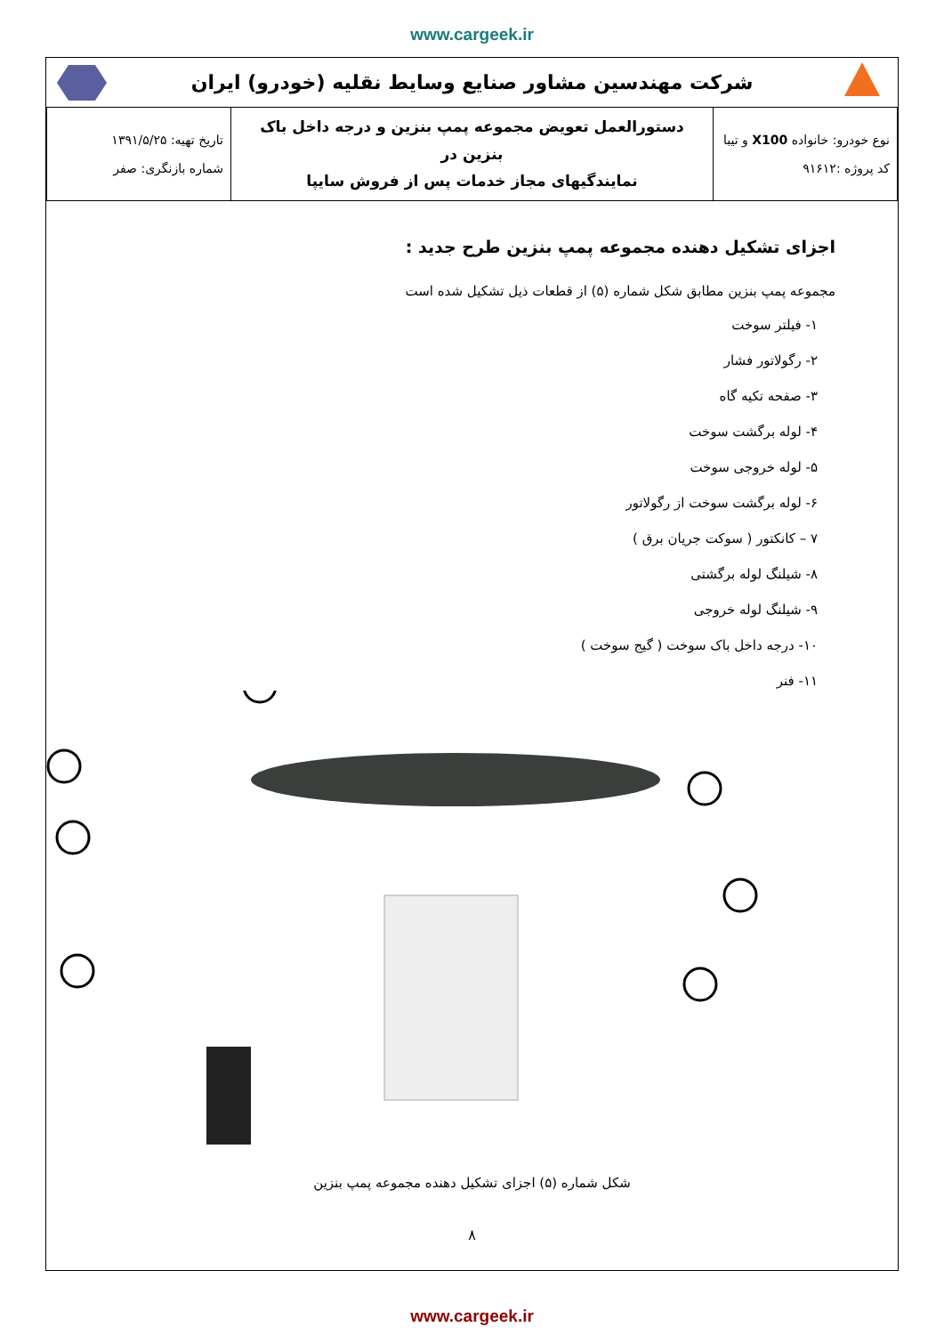www.cargeek.ir
شرکت مهندسین مشاور صنایع وسایط نقلیه (خودرو) ایران
| نوع خودرو: خانواده X100 و تیبا کد پروژه :۹۱۶۱۲ | دستورالعمل تعویض مجموعه پمپ بنزین و درجه داخل باک بنزین در نمایندگیهای مجاز خدمات پس از فروش سایپا | تاریخ تهیه: ۱۳۹۱/۵/۲۵ شماره بازنگری: صفر |
اجزای تشکیل دهنده مجموعه پمپ بنزین طرح جدید :
مجموعه پمپ بنزین مطابق شکل شماره (۵) از قطعات ذیل تشکیل شده است
۱- فیلتر سوخت
۲- رگولاتور فشار
۳- صفحه تکیه گاه
۴- لوله برگشت سوخت
۵- لوله خروجی سوخت
۶- لوله برگشت سوخت از رگولاتور
۷ – کانکتور ( سوکت جریان برق )
۸- شیلنگ لوله برگشتی
۹- شیلنگ لوله خروجی
۱۰- درجه داخل باک سوخت ( گیج سوخت )
۱۱- فنر
شکل شماره (۵) اجزای تشکیل دهنده مجموعه پمپ بنزین
۸
www.cargeek.ir